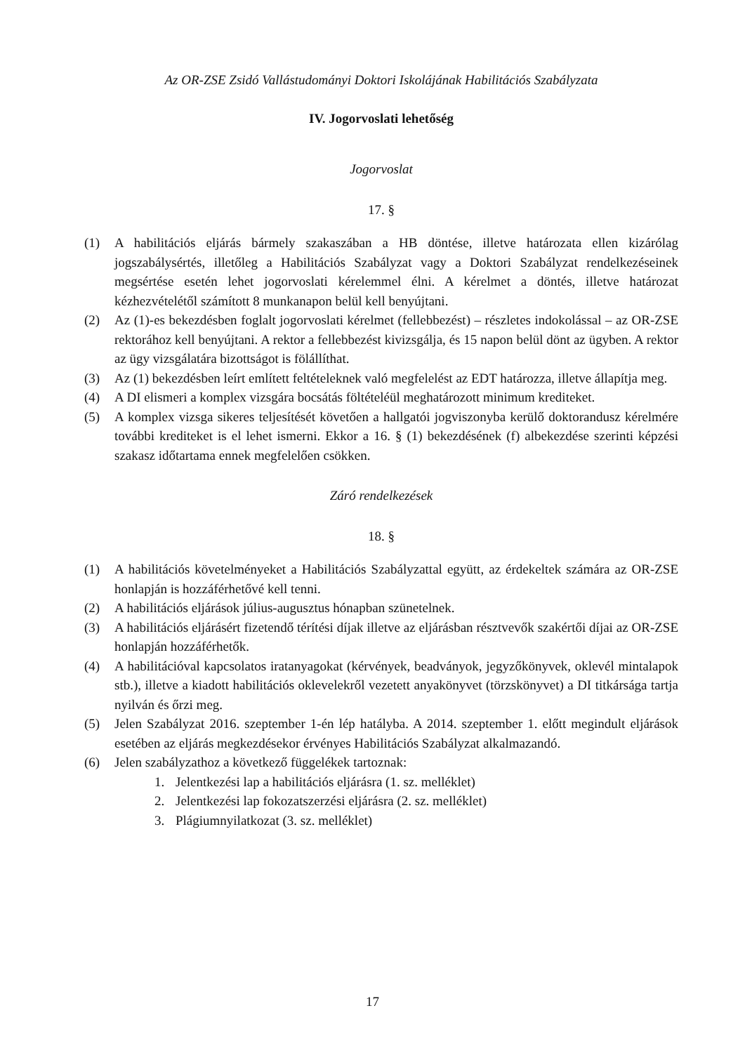Az OR-ZSE Zsidó Vallástudományi Doktori Iskolájának Habilitációs Szabályzata
IV. Jogorvoslati lehetőség
Jogorvoslat
17. §
(1) A habilitációs eljárás bármely szakaszában a HB döntése, illetve határozata ellen kizárólag jogszabálysértés, illetőleg a Habilitációs Szabályzat vagy a Doktori Szabályzat rendelkezéseinek megsértése esetén lehet jogorvoslati kérelemmel élni. A kérelmet a döntés, illetve határozat kézhezvételétől számított 8 munkanapon belül kell benyújtani.
(2) Az (1)-es bekezdésben foglalt jogorvoslati kérelmet (fellebbezést) – részletes indokolással – az OR-ZSE rektorához kell benyújtani. A rektor a fellebbezést kivizsgálja, és 15 napon belül dönt az ügyben. A rektor az ügy vizsgálatára bizottságot is fölállíthat.
(3) Az (1) bekezdésben leírt említett feltételeknek való megfelelést az EDT határozza, illetve állapítja meg.
(4) A DI elismeri a komplex vizsgára bocsátás föltételéül meghatározott minimum krediteket.
(5) A komplex vizsga sikeres teljesítését követően a hallgatói jogviszonyba kerülő doktorandusz kérelmére további krediteket is el lehet ismerni. Ekkor a 16. § (1) bekezdésének (f) albekezdése szerinti képzési szakasz időtartama ennek megfelelően csökken.
Záró rendelkezések
18. §
(1) A habilitációs követelményeket a Habilitációs Szabályzattal együtt, az érdekeltek számára az OR-ZSE honlapján is hozzáférhetővé kell tenni.
(2) A habilitációs eljárások július-augusztus hónapban szünetelnek.
(3) A habilitációs eljárásért fizetendő térítési díjak illetve az eljárásban résztvevők szakértői díjai az OR-ZSE honlapján hozzáférhetők.
(4) A habilitációval kapcsolatos iratanyagokat (kérvények, beadványok, jegyzőkönyvek, oklevél mintalapok stb.), illetve a kiadott habilitációs oklevelekről vezetett anyakönyvet (törzskönyvet) a DI titkársága tartja nyilván és őrzi meg.
(5) Jelen Szabályzat 2016. szeptember 1-én lép hatályba. A 2014. szeptember 1. előtt megindult eljárások esetében az eljárás megkezdésekor érvényes Habilitációs Szabályzat alkalmazandó.
(6) Jelen szabályzathoz a következő függelékek tartoznak:
1. Jelentkezési lap a habilitációs eljárásra (1. sz. melléklet)
2. Jelentkezési lap fokozatszerzési eljárásra (2. sz. melléklet)
3. Plágiumnyilatkozat (3. sz. melléklet)
17